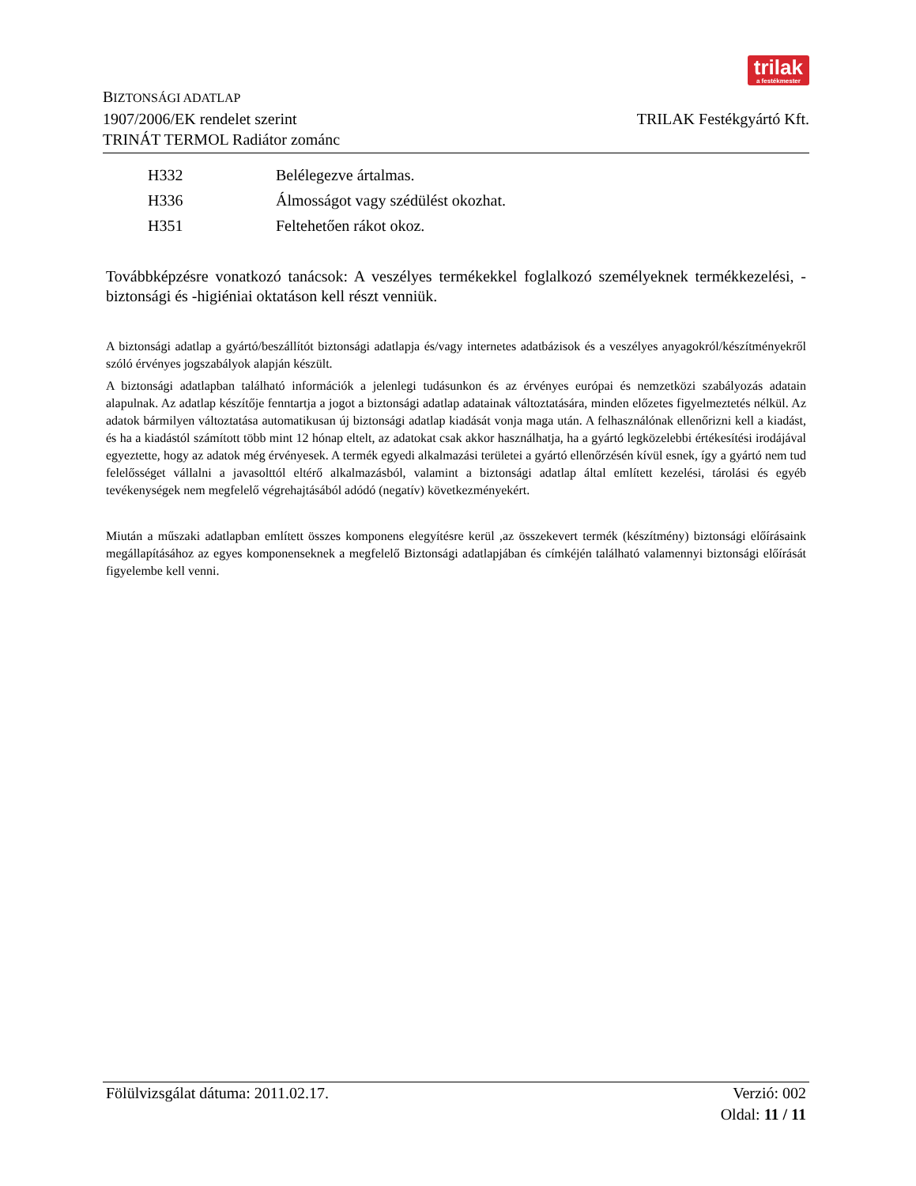BIZTONSÁGI ADATLAP
1907/2006/EK rendelet szerint
TRINÁT TERMOL Radiátor zománc
trilak a festékmester
TRILAK Festékgyártó Kft.
H332 Belélegezve ártalmas.
H336 Álmosságot vagy szédülést okozhat.
H351 Feltehetően rákot okoz.
Továbbképzésre vonatkozó tanácsok: A veszélyes termékekkel foglalkozó személyeknek termékkezelési, -biztonsági és -higiéniai oktatáson kell részt venniük.
A biztonsági adatlap a gyártó/beszállítót biztonsági adatlapja és/vagy internetes adatbázisok és a veszélyes anyagokról/készítményekről szóló érvényes jogszabályok alapján készült.
A biztonsági adatlapban található információk a jelenlegi tudásunkon és az érvényes európai és nemzetközi szabályozás adatain alapulnak. Az adatlap készítője fenntartja a jogot a biztonsági adatlap adatainak változtatására, minden előzetes figyelmeztetés nélkül. Az adatok bármilyen változtatása automatikusan új biztonsági adatlap kiadását vonja maga után. A felhasználónak ellenőrizni kell a kiadást, és ha a kiadástól számított több mint 12 hónap eltelt, az adatokat csak akkor használhatja, ha a gyártó legközelebbi értékesítési irodájával egyeztette, hogy az adatok még érvényesek. A termék egyedi alkalmazási területei a gyártó ellenőrzésén kívül esnek, így a gyártó nem tud felelősséget vállalni a javasolttól eltérő alkalmazásból, valamint a biztonsági adatlap által említett kezelési, tárolási és egyéb tevékenységek nem megfelelő végrehajtásából adódó (negatív) következményekért.
Miután a műszaki adatlapban említett összes komponens elegyítésre kerül ,az összekevert termék (készítmény) biztonsági előírásaink megállapításához az egyes komponenseknek a megfelelő Biztonsági adatlapjában és címkéjén található valamennyi biztonsági előírását figyelembe kell venni.
Fölülvizsgálat dátuma: 2011.02.17.
Verzió: 002
Oldal: 11 / 11